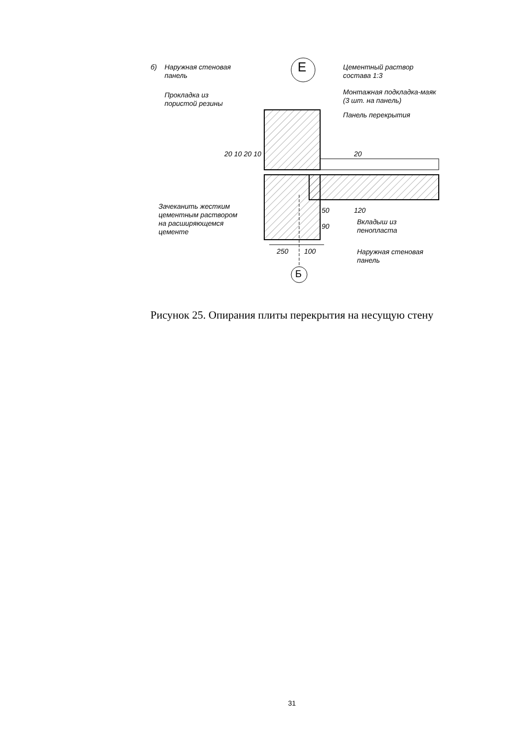б)
Наружная стеновая
панель
Прокладка из
пористой резины
Е
Цементный раствор
состава 1:3
Монтажная подкладка-маяк
(3 шт. на панель)
Панель перекрытия
20 10 20 10 20
Зачеканить жестким
цементным раствором
на расширяющемся
цементе
50 120
90
Вкладыш из
пенопласта
250 100
Наружная стеновая
панель
Б
Рисунок 25. Опирания плиты перекрытия на несущую стену
31